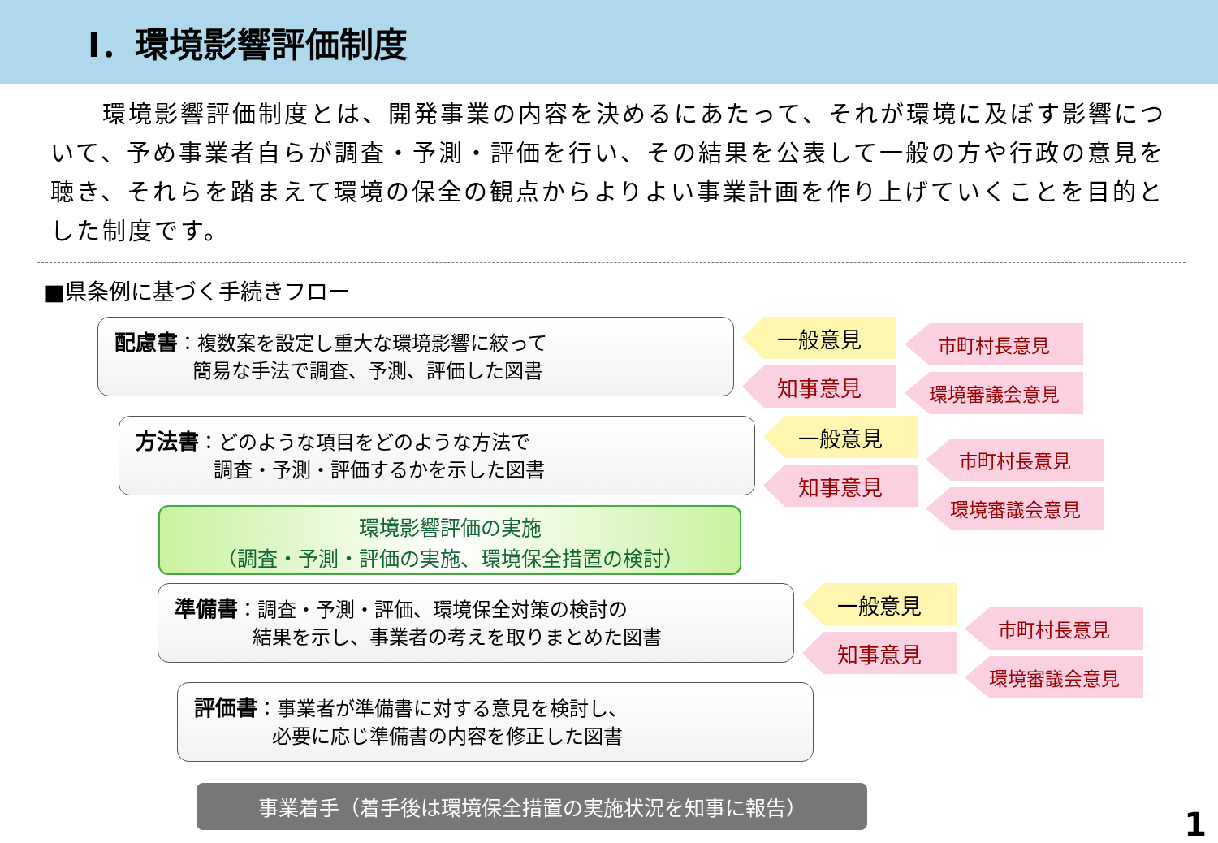Ⅰ．環境影響評価制度
　　環境影響評価制度とは、開発事業の内容を決めるにあたって、それが環境に及ぼす影響について、予め事業者自らが調査・予測・評価を行い、その結果を公表して一般の方や行政の意見を聴き、それらを踏まえて環境の保全の観点からよりよい事業計画を作り上げていくことを目的とした制度です。
■県条例に基づく手続きフロー
配慮書：複数案を設定し重大な環境影響に絞って
　　　　簡易な手法で調査、予測、評価した図書
一般意見
知事意見
市町村長意見
環境審議会意見
方法書：どのような項目をどのような方法で
　　　　調査・予測・評価するかを示した図書
一般意見
知事意見
市町村長意見
環境審議会意見
環境影響評価の実施
（調査・予測・評価の実施、環境保全措置の検討）
準備書：調査・予測・評価、環境保全対策の検討の
　　　　結果を示し、事業者の考えを取りまとめた図書
一般意見
知事意見
市町村長意見
環境審議会意見
評価書：事業者が準備書に対する意見を検討し、
　　　　必要に応じ準備書の内容を修正した図書
事業着手（着手後は環境保全措置の実施状況を知事に報告）
1